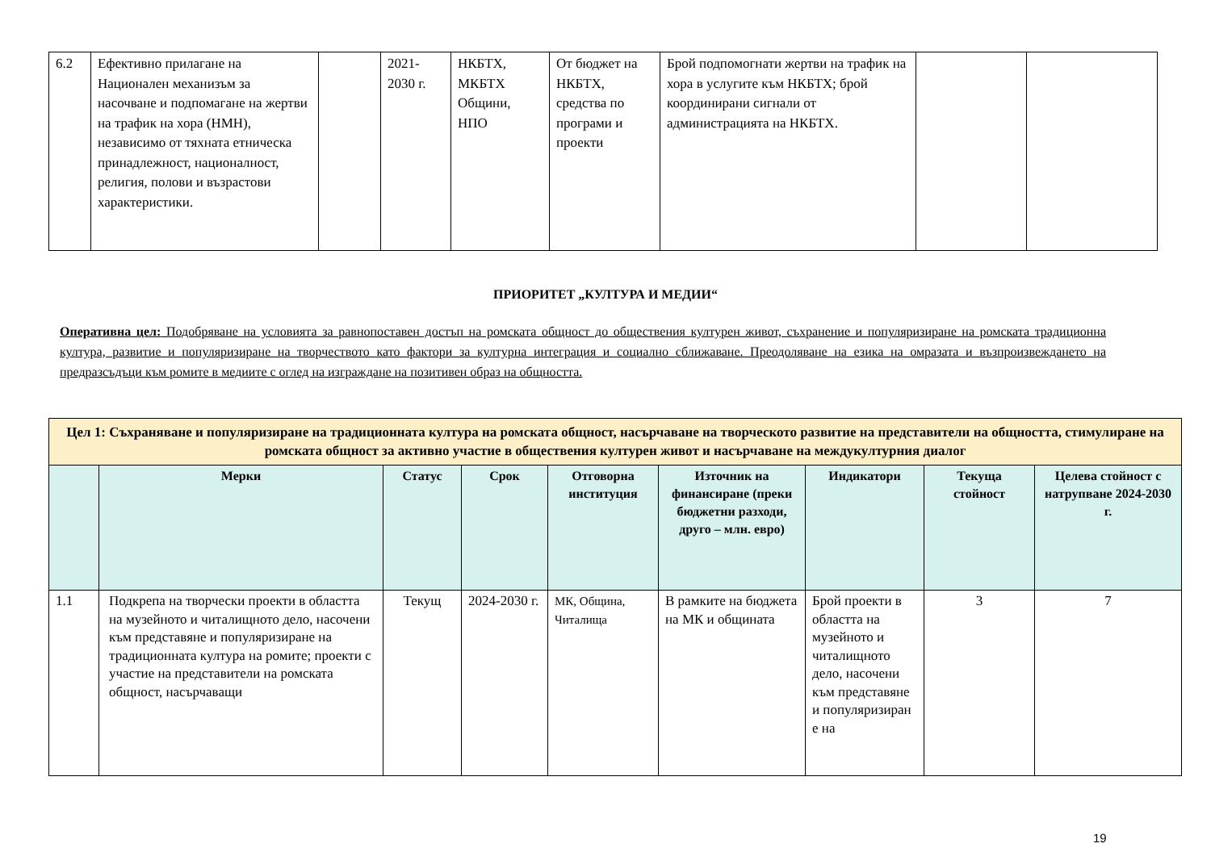| 6.2 | Ефективно прилагане на Национален механизъм за насочване и подпомагане на жертви на трафик на хора (НМН), независимо от тяхната етническа принадлежност, националност, религия, полови и възрастови характеристики. | | 2021-2030 г. | НКБТХ, МКБТХ Общини, НПО | От бюджет на НКБТХ, средства по програми и проекти | Брой подпомогнати жертви на трафик на хора в услугите към НКБТХ; брой координирани сигнали от администрацията на НКБТХ. | | |
ПРИОРИТЕТ „КУЛТУРА И МЕДИИ“
Оперативна цел: Подобряване на условията за равнопоставен достъп на ромската общност до обществения културен живот, съхранение и популяризиране на ромската традиционна култура, развитие и популяризиране на творчеството като фактори за културна интеграция и социално сближаване. Преодоляване на езика на омразата и възпроизвеждането на предразсъдъци към ромите в медиите с оглед на изграждане на позитивен образ на общността.
| Цел 1: Съхраняване и популяризиране на традиционната култура на ромската общност, насърчаване на творческото развитие на представители на общността, стимулиране на ромската общност за активно участие в обществения културен живот и насърчаване на междукултурния диалог | | | | | | | | |
| | Мерки | Статус | Срок | Отговорна институция | Източник на финансиране (преки бюджетни разходи, друго – млн. евро) | Индикатори | Текуща стойност | Целева стойност с натрупване 2024-2030 г. |
| 1.1 | Подкрепа на творчески проекти в областта на музейното и читалищното дело, насочени към представяне и популяризиране на традиционната култура на ромите; проекти с участие на представители на ромската общност, насърчаващи | Текущ | 2024-2030 г. | МК, Община, Читалища | В рамките на бюджета на МК и общината | Брой проекти в областта на музейното и читалищното дело, насочени към представяне и популяризиран е на | 3 | 7 |
19